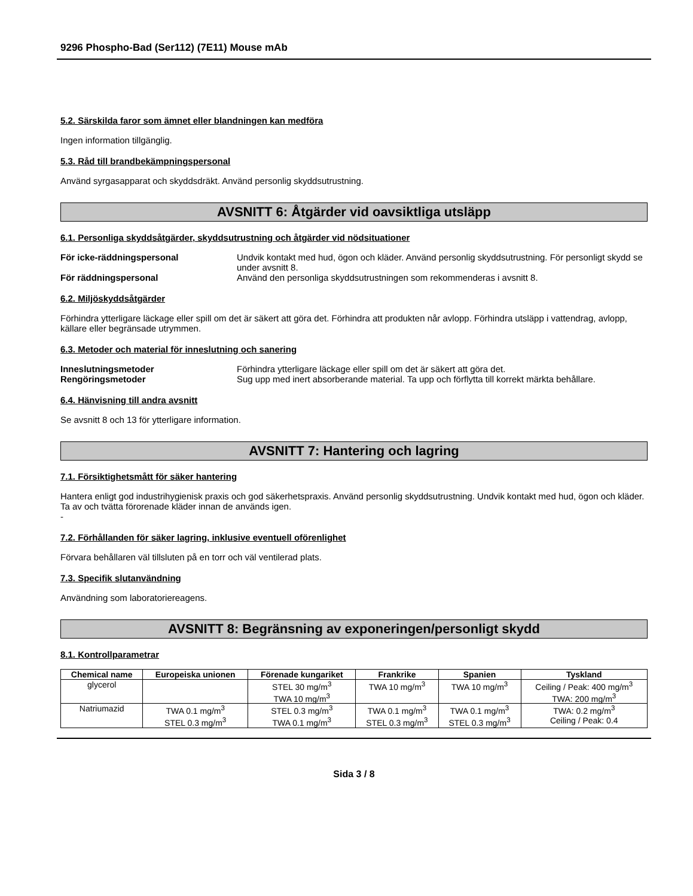9296 Phospho-Bad (Ser112) (7E11) Mouse mAb
5.2. Särskilda faror som ämnet eller blandningen kan medföra
Ingen information tillgänglig.
5.3. Råd till brandbekämpningspersonal
Använd syrgasapparat och skyddsdräkt. Använd personlig skyddsutrustning.
AVSNITT 6: Åtgärder vid oavsiktliga utsläpp
6.1. Personliga skyddsåtgärder, skyddsutrustning och åtgärder vid nödsituationer
För icke-räddningspersonal Undvik kontakt med hud, ögon och kläder. Använd personlig skyddsutrustning. För personligt skydd se under avsnitt 8.
För räddningspersonal Använd den personliga skyddsutrustningen som rekommenderas i avsnitt 8.
6.2. Miljöskyddsåtgärder
Förhindra ytterligare läckage eller spill om det är säkert att göra det. Förhindra att produkten når avlopp. Förhindra utsläpp i vattendrag, avlopp, källare eller begränsade utrymmen.
6.3. Metoder och material för inneslutning och sanering
Inneslutningsmetoder Förhindra ytterligare läckage eller spill om det är säkert att göra det.
Rengöringsmetoder Sug upp med inert absorberande material. Ta upp och förflytta till korrekt märkta behållare.
6.4. Hänvisning till andra avsnitt
Se avsnitt 8 och 13 för ytterligare information.
AVSNITT 7: Hantering och lagring
7.1. Försiktighetsmått för säker hantering
Hantera enligt god industrihygienisk praxis och god säkerhetspraxis. Använd personlig skyddsutrustning. Undvik kontakt med hud, ögon och kläder. Ta av och tvätta förorenade kläder innan de används igen.
-
7.2. Förhållanden för säker lagring, inklusive eventuell oförenlighet
Förvara behållaren väl tillsluten på en torr och väl ventilerad plats.
7.3. Specifik slutanvändning
Användning som laboratoriereagens.
AVSNITT 8: Begränsning av exponeringen/personligt skydd
8.1. Kontrollparametrar
| Chemical name | Europeiska unionen | Förenade kungariket | Frankrike | Spanien | Tyskland |
| --- | --- | --- | --- | --- | --- |
| glycerol | | STEL 30 mg/m<sup>3</sup> TWA 10 mg/m<sup>3</sup> | TWA 10 mg/m<sup>3</sup> | TWA 10 mg/m<sup>3</sup> | Ceiling / Peak: 400 mg/m<sup>3</sup> TWA: 200 mg/m<sup>3</sup> |
| Natriumazid | TWA 0.1 mg/m<sup>3</sup> STEL 0.3 mg/m<sup>3</sup> | STEL 0.3 mg/m<sup>3</sup> TWA 0.1 mg/m<sup>3</sup> | TWA 0.1 mg/m<sup>3</sup> STEL 0.3 mg/m<sup>3</sup> | TWA 0.1 mg/m<sup>3</sup> STEL 0.3 mg/m<sup>3</sup> | TWA: 0.2 mg/m<sup>3</sup> Ceiling / Peak: 0.4 |
Sida 3 / 8